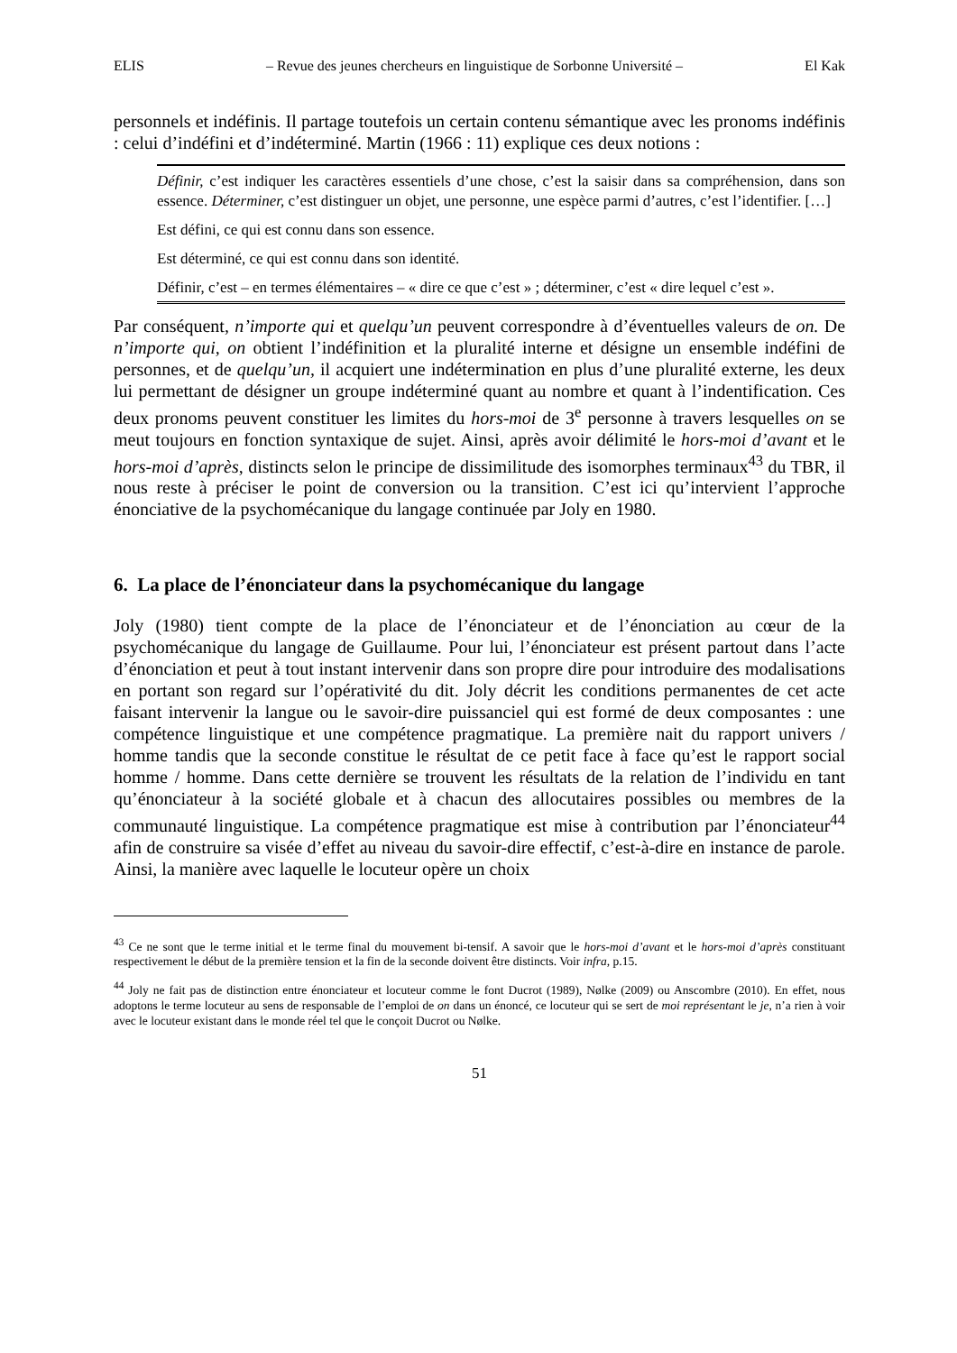ELIS – Revue des jeunes chercheurs en linguistique de Sorbonne Université – El Kak
personnels et indéfinis. Il partage toutefois un certain contenu sémantique avec les pronoms indéfinis : celui d’indéfini et d’indéterminé. Martin (1966 : 11) explique ces deux notions :
Définir, c’est indiquer les caractères essentiels d’une chose, c’est la saisir dans sa compréhension, dans son essence. Déterminer, c’est distinguer un objet, une personne, une espèce parmi d’autres, c’est l’identifier. […]
Est défini, ce qui est connu dans son essence.
Est déterminé, ce qui est connu dans son identité.
Définir, c’est – en termes élémentaires – « dire ce que c’est » ; déterminer, c’est « dire lequel c’est ».
Par conséquent, n’importe qui et quelqu’un peuvent correspondre à d’éventuelles valeurs de on. De n’importe qui, on obtient l’indéfinition et la pluralité interne et désigne un ensemble indéfini de personnes, et de quelqu’un, il acquiert une indétermination en plus d’une pluralité externe, les deux lui permettant de désigner un groupe indéterminé quant au nombre et quant à l’indentification. Ces deux pronoms peuvent constituer les limites du hors-moi de 3<sup>e</sup> personne à travers lesquelles on se meut toujours en fonction syntaxique de sujet. Ainsi, après avoir délimité le hors-moi d’avant et le hors-moi d’après, distincts selon le principe de dissimilitude des isomorphes terminaux<sup>43</sup> du TBR, il nous reste à préciser le point de conversion ou la transition. C’est ici qu’intervient l’approche énonciative de la psychomécanique du langage continuée par Joly en 1980.
6. La place de l’énonciateur dans la psychomécanique du langage
Joly (1980) tient compte de la place de l’énonciateur et de l’énonciation au cœur de la psychomécanique du langage de Guillaume. Pour lui, l’énonciateur est présent partout dans l’acte d’énonciation et peut à tout instant intervenir dans son propre dire pour introduire des modalisations en portant son regard sur l’opérativité du dit. Joly décrit les conditions permanentes de cet acte faisant intervenir la langue ou le savoir-dire puissanciel qui est formé de deux composantes : une compétence linguistique et une compétence pragmatique. La première nait du rapport univers / homme tandis que la seconde constitue le résultat de ce petit face à face qu’est le rapport social homme / homme. Dans cette dernière se trouvent les résultats de la relation de l’individu en tant qu’énonciateur à la société globale et à chacun des allocutaires possibles ou membres de la communauté linguistique. La compétence pragmatique est mise à contribution par l’énonciateur<sup>44</sup> afin de construire sa visée d’effet au niveau du savoir-dire effectif, c’est-à-dire en instance de parole. Ainsi, la manière avec laquelle le locuteur opère un choix
<sup>43</sup> Ce ne sont que le terme initial et le terme final du mouvement bi-tensif. A savoir que le hors-moi d’avant et le hors-moi d’après constituant respectivement le début de la première tension et la fin de la seconde doivent être distincts. Voir infra, p.15.
<sup>44</sup> Joly ne fait pas de distinction entre énonciateur et locuteur comme le font Ducrot (1989), Nølke (2009) ou Anscombre (2010). En effet, nous adoptons le terme locuteur au sens de responsable de l’emploi de on dans un énoncé, ce locuteur qui se sert de moi représentant le je, n’a rien à voir avec le locuteur existant dans le monde réel tel que le conçoit Ducrot ou Nølke.
51